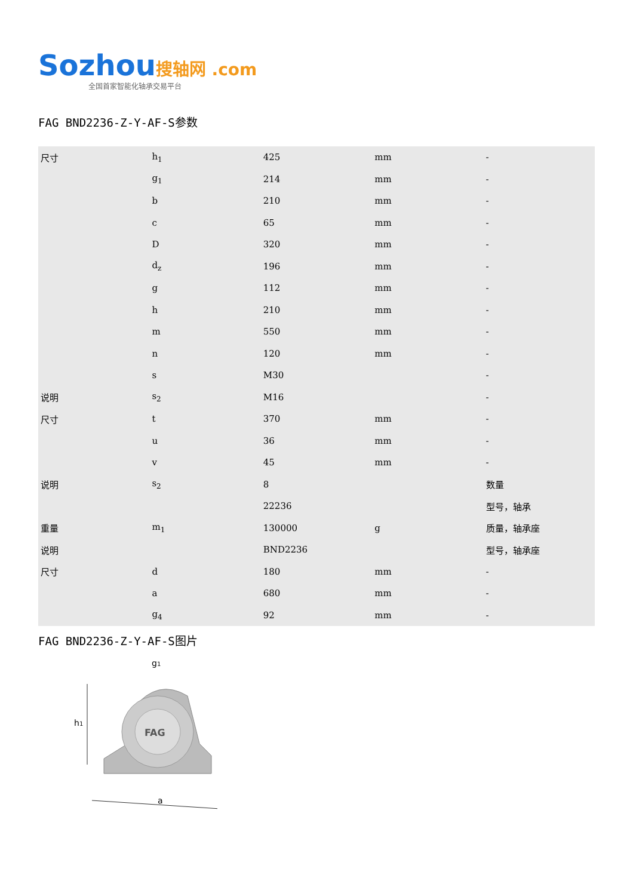Sozhou搜轴网 .com
全国首家智能化轴承交易平台
FAG BND2236-Z-Y-AF-S参数
| 尺寸 | h<sub>1</sub> | 425 | mm | - |
| | g<sub>1</sub> | 214 | mm | - |
| | b | 210 | mm | - |
| | c | 65 | mm | - |
| | D | 320 | mm | - |
| | d<sub>z</sub> | 196 | mm | - |
| | g | 112 | mm | - |
| | h | 210 | mm | - |
| | m | 550 | mm | - |
| | n | 120 | mm | - |
| | s | M30 | | - |
| 说明 | s<sub>2</sub> | M16 | | - |
| 尺寸 | t | 370 | mm | - |
| | u | 36 | mm | - |
| | v | 45 | mm | - |
| 说明 | s<sub>2</sub> | 8 | | 数量 |
| | | 22236 | | 型号，轴承 |
| 重量 | m<sub>1</sub> | 130000 | g | 质量，轴承座 |
| 说明 | | BND2236 | | 型号，轴承座 |
| 尺寸 | d | 180 | mm | - |
| | a | 680 | mm | - |
| | g<sub>4</sub> | 92 | mm | - |
FAG BND2236-Z-Y-AF-S图片
FAG
h1
g1
a